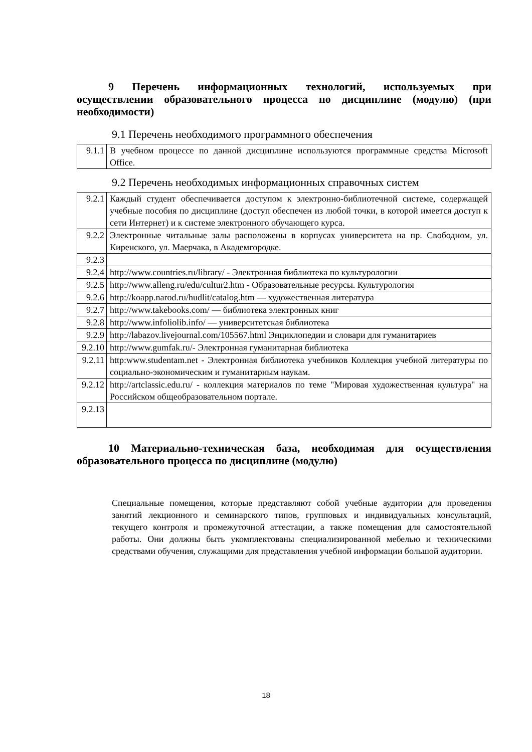9 Перечень информационных технологий, используемых при осуществлении образовательного процесса по дисциплине (модулю) (при необходимости)
9.1 Перечень необходимого программного обеспечения
| 9.1.1 | В учебном процессе по данной дисциплине используются программные средства Microsoft Office. |
9.2 Перечень необходимых информационных справочных систем
| 9.2.1 | Каждый студент обеспечивается доступом к электронно-библиотечной системе, содержащей учебные пособия по дисциплине (доступ обеспечен из любой точки, в которой имеется доступ к сети Интернет) и к системе электронного обучающего курса. |
| 9.2.2 | Электронные читальные залы расположены в корпусах университета на пр. Свободном, ул. Киренского, ул. Маерчака, в Академгородке. |
| 9.2.3 | |
| 9.2.4 | http://www.countries.ru/library/ - Электронная библиотека по культурологии |
| 9.2.5 | http://www.alleng.ru/edu/cultur2.htm - Образовательные ресурсы. Культурология |
| 9.2.6 | http://koapp.narod.ru/hudlit/catalog.htm — художественная литература |
| 9.2.7 | http://www.takebooks.com/ — библиотека электронных книг |
| 9.2.8 | http://www.infoliolib.info/ — университетская библиотека |
| 9.2.9 | http://labazov.livejournal.com/105567.html Энциклопедии и словари для гуманитариев |
| 9.2.10 | http://www.gumfak.ru/- Электронная гуманитарная библиотека |
| 9.2.11 | http:www.studentam.net - Электронная библиотека учебников Коллекция учебной литературы по социально-экономическим и гуманитарным наукам. |
| 9.2.12 | http://artclassic.edu.ru/ - коллекция материалов по теме "Мировая художественная культура" на Российском общеобразовательном портале. |
| 9.2.13 | |
10 Материально-техническая база, необходимая для осуществления образовательного процесса по дисциплине (модулю)
Специальные помещения, которые представляют собой учебные аудитории для проведения занятий лекционного и семинарского типов, групповых и индивидуальных консультаций, текущего контроля и промежуточной аттестации, а также помещения для самостоятельной работы. Они должны быть укомплектованы специализированной мебелью и техническими средствами обучения, служащими для представления учебной информации большой аудитории.
18